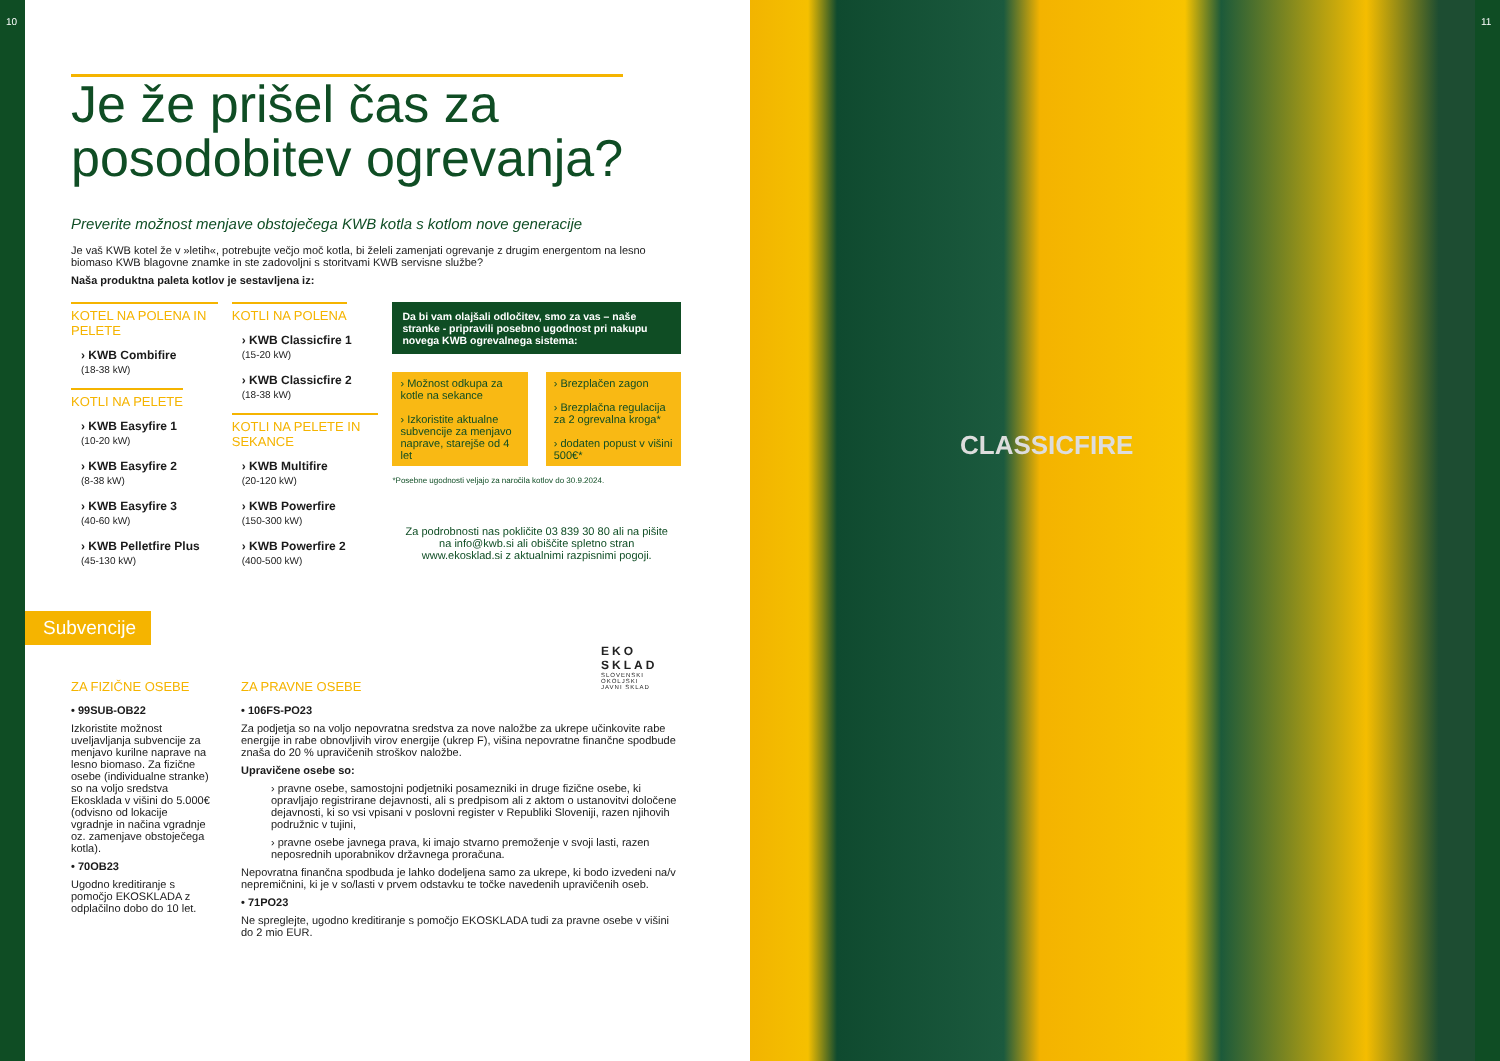10
Je že prišel čas za
posodobitev ogrevanja?
Preverite možnost menjave obstoječega KWB kotla s kotlom nove generacije
Je vaš KWB kotel že v »letih«, potrebujte večjo moč kotla, bi želeli zamenjati ogrevanje z drugim energentom na lesno biomaso KWB blagovne znamke in ste zadovoljni s storitvami KWB servisne službe?
Naša produktna paleta kotlov je sestavljena iz:
KOTEL NA POLENA IN PELETE
› KWB Combifire
(18-38 kW)
KOTLI NA PELETE
› KWB Easyfire 1
(10-20 kW)
› KWB Easyfire 2
(8-38 kW)
› KWB Easyfire 3
(40-60 kW)
› KWB Pelletfire Plus
(45-130 kW)
KOTLI NA POLENA
› KWB Classicfire 1
(15-20 kW)
› KWB Classicfire 2
(18-38 kW)
KOTLI NA PELETE IN SEKANCE
› KWB Multifire
(20-120 kW)
› KWB Powerfire
(150-300 kW)
› KWB Powerfire 2
(400-500 kW)
Da bi vam olajšali odločitev, smo za vas – naše stranke - pripravili posebno ugodnost pri nakupu novega KWB ogrevalnega sistema:
› Možnost odkupa za kotle na sekance
› Izkoristite aktualne subvencije za menjavo naprave, starejše od 4 let
› Brezplačen zagon
› Brezplačna regulacija za 2 ogrevalna kroga*
› dodaten popust v višini 500€*
*Posebne ugodnosti veljajo za naročila kotlov do 30.9.2024.
Za podrobnosti nas pokličite 03 839 30 80 ali na pišite na info@kwb.si ali obiščite spletno stran www.ekosklad.si z aktualnimi razpisnimi pogoji.
Subvencije
EKO SKLAD
SLOVENSKI OKOLJSKI
JAVNI SKLAD
ZA FIZIČNE OSEBE
• 99SUB-OB22
Izkoristite možnost uveljavljanja subvencije za menjavo kurilne naprave na lesno biomaso. Za fizične osebe (individualne stranke) so na voljo sredstva Ekosklada v višini do 5.000€ (odvisno od lokacije vgradnje in načina vgradnje oz. zamenjave obstoječega kotla).
• 70OB23
Ugodno kreditiranje s pomočjo EKOSKLADA z odplačilno dobo do 10 let.
ZA PRAVNE OSEBE
• 106FS-PO23
Za podjetja so na voljo nepovratna sredstva za nove naložbe za ukrepe učinkovite rabe energije in rabe obnovljivih virov energije (ukrep F), višina nepovratne finančne spodbude znaša do 20 % upravičenih stroškov naložbe.
Upravičene osebe so:
› pravne osebe, samostojni podjetniki posamezniki in druge fizične osebe, ki opravljajo registrirane dejavnosti, ali s predpisom ali z aktom o ustanovitvi določene dejavnosti, ki so vsi vpisani v poslovni register v Republiki Sloveniji, razen njihovih podružnic v tujini,
› pravne osebe javnega prava, ki imajo stvarno premoženje v svoji lasti, razen neposrednih uporabnikov državnega proračuna.
Nepovratna finančna spodbuda je lahko dodeljena samo za ukrepe, ki bodo izvedeni na/v nepremičnini, ki je v so/lasti v prvem odstavku te točke navedenih upravičenih oseb.
• 71PO23
Ne spreglejte, ugodno kreditiranje s pomočjo EKOSKLADA tudi za pravne osebe v višini do 2 mio EUR.
CLASSICFIRE 11